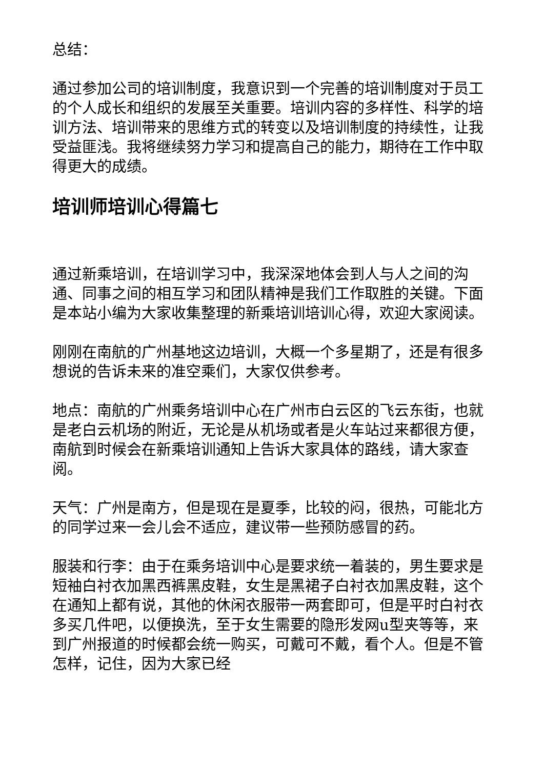总结：
通过参加公司的培训制度，我意识到一个完善的培训制度对于员工的个人成长和组织的发展至关重要。培训内容的多样性、科学的培训方法、培训带来的思维方式的转变以及培训制度的持续性，让我受益匪浅。我将继续努力学习和提高自己的能力，期待在工作中取得更大的成绩。
培训师培训心得篇七
通过新乘培训，在培训学习中，我深深地体会到人与人之间的沟通、同事之间的相互学习和团队精神是我们工作取胜的关键。下面是本站小编为大家收集整理的新乘培训培训心得，欢迎大家阅读。
刚刚在南航的广州基地这边培训，大概一个多星期了，还是有很多想说的告诉未来的准空乘们，大家仅供参考。
地点：南航的广州乘务培训中心在广州市白云区的飞云东街，也就是老白云机场的附近，无论是从机场或者是火车站过来都很方便，南航到时候会在新乘培训通知上告诉大家具体的路线，请大家查阅。
天气：广州是南方，但是现在是夏季，比较的闷，很热，可能北方的同学过来一会儿会不适应，建议带一些预防感冒的药。
服装和行李：由于在乘务培训中心是要求统一着装的，男生要求是短袖白衬衣加黑西裤黑皮鞋，女生是黑裙子白衬衣加黑皮鞋，这个在通知上都有说，其他的休闲衣服带一两套即可，但是平时白衬衣多买几件吧，以便换洗，至于女生需要的隐形发网u型夹等等，来到广州报道的时候都会统一购买，可戴可不戴，看个人。但是不管怎样，记住，因为大家已经